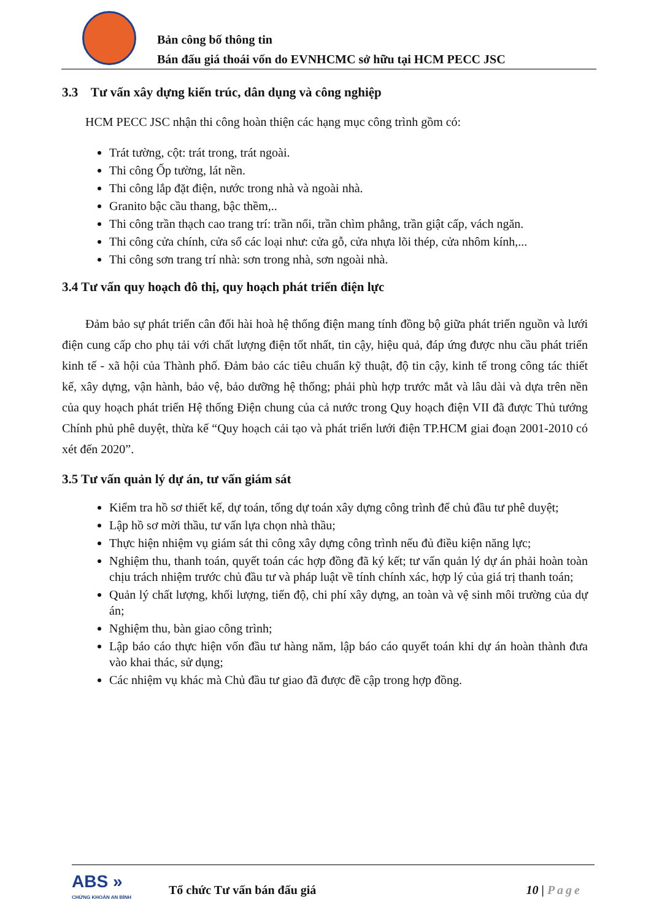Bản công bố thông tin
Bán đấu giá thoái vốn do EVNHCMC sở hữu tại HCM PECC JSC
3.3 Tư vấn xây dựng kiến trúc, dân dụng và công nghiệp
HCM PECC JSC nhận thi công hoàn thiện các hạng mục công trình gồm có:
Trát tường, cột: trát trong, trát ngoài.
Thi công Ốp tường, lát nền.
Thi công lắp đặt điện, nước trong nhà và ngoài nhà.
Granito bậc cầu thang, bậc thềm,..
Thi công trần thạch cao trang trí: trần nổi, trần chìm phẳng, trần giật cấp, vách ngăn.
Thi công cửa chính, cửa sổ các loại như: cửa gỗ, cửa nhựa lõi thép, cửa nhôm kính,...
Thi công sơn trang trí nhà: sơn trong nhà, sơn ngoài nhà.
3.4 Tư vấn quy hoạch đô thị, quy hoạch phát triển điện lực
Đảm bảo sự phát triển cân đối hài hoà hệ thống điện mang tính đồng bộ giữa phát triển nguồn và lưới điện cung cấp cho phụ tải với chất lượng điện tốt nhất, tin cậy, hiệu quả, đáp ứng được nhu cầu phát triển kinh tế - xã hội của Thành phố. Đảm bảo các tiêu chuẩn kỹ thuật, độ tin cậy, kinh tế trong công tác thiết kế, xây dựng, vận hành, bảo vệ, bảo dưỡng hệ thống; phải phù hợp trước mắt và lâu dài và dựa trên nền của quy hoạch phát triển Hệ thống Điện chung của cả nước trong Quy hoạch điện VII đã được Thủ tướng Chính phủ phê duyệt, thừa kế “Quy hoạch cải tạo và phát triển lưới điện TP.HCM giai đoạn 2001-2010 có xét đến 2020”.
3.5 Tư vấn quản lý dự án, tư vấn giám sát
Kiểm tra hồ sơ thiết kế, dự toán, tổng dự toán xây dựng công trình để chủ đầu tư phê duyệt;
Lập hồ sơ mời thầu, tư vấn lựa chọn nhà thầu;
Thực hiện nhiệm vụ giám sát thi công xây dựng công trình nếu đủ điều kiện năng lực;
Nghiệm thu, thanh toán, quyết toán các hợp đồng đã ký kết; tư vấn quản lý dự án phải hoàn toàn chịu trách nhiệm trước chủ đầu tư và pháp luật về tính chính xác, hợp lý của giá trị thanh toán;
Quản lý chất lượng, khối lượng, tiến độ, chi phí xây dựng, an toàn và vệ sinh môi trường của dự án;
Nghiệm thu, bàn giao công trình;
Lập báo cáo thực hiện vốn đầu tư hàng năm, lập báo cáo quyết toán khi dự án hoàn thành đưa vào khai thác, sử dụng;
Các nhiệm vụ khác mà Chủ đầu tư giao đã được đề cập trong hợp đồng.
ABS »
CHỨNG KHOÁN AN BÌNH
Tổ chức Tư vấn bán đấu giá 10 | Page